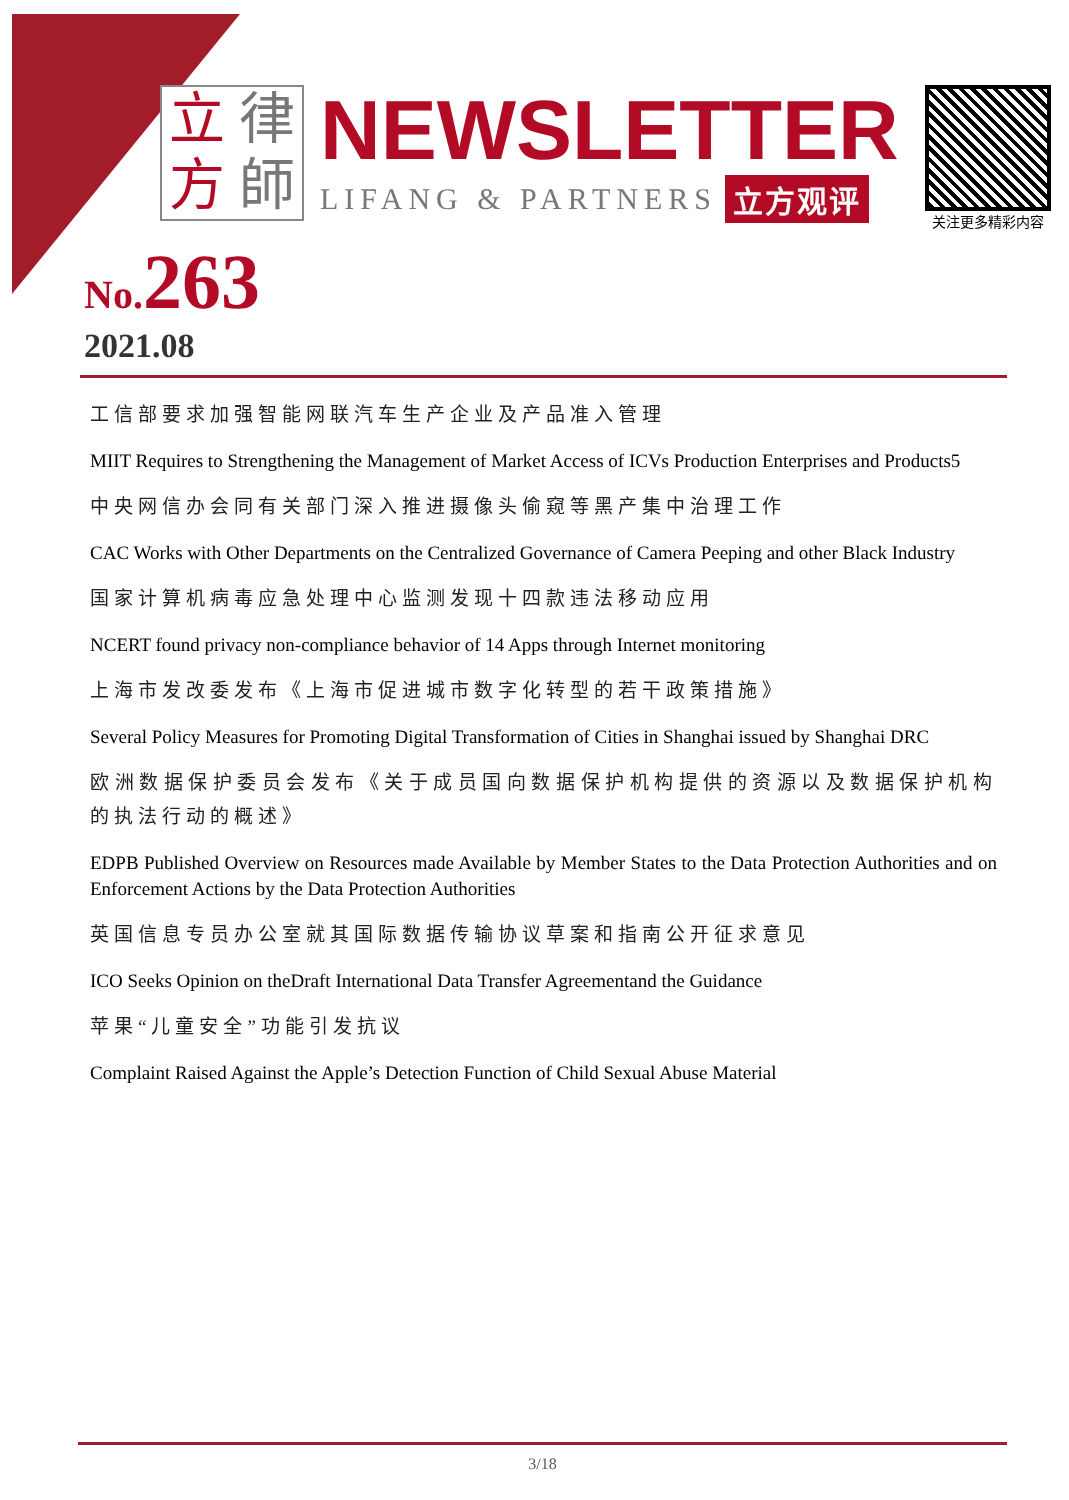立 律 方 師
NEWSLETTER
LIFANG & PARTNERS 立方观评
关注更多精彩内容
No. 263
2021.08
工信部要求加强智能网联汽车生产企业及产品准入管理
MIIT Requires to Strengthening the Management of Market Access of ICVs Production Enterprises and Products5
中央网信办会同有关部门深入推进摄像头偷窥等黑产集中治理工作
CAC Works with Other Departments on the Centralized Governance of Camera Peeping and other Black Industry
国家计算机病毒应急处理中心监测发现十四款违法移动应用
NCERT found privacy non-compliance behavior of 14 Apps through Internet monitoring
上海市发改委发布《上海市促进城市数字化转型的若干政策措施》
Several Policy Measures for Promoting Digital Transformation of Cities in Shanghai issued by Shanghai DRC
欧洲数据保护委员会发布《关于成员国向数据保护机构提供的资源以及数据保护机构的执法行动的概述》
EDPB Published Overview on Resources made Available by Member States to the Data Protection Authorities and on Enforcement Actions by the Data Protection Authorities
英国信息专员办公室就其国际数据传输协议草案和指南公开征求意见
ICO Seeks Opinion on theDraft International Data Transfer Agreementand the Guidance
苹果“儿童安全”功能引发抗议
Complaint Raised Against the Apple’s Detection Function of Child Sexual Abuse Material
3/18